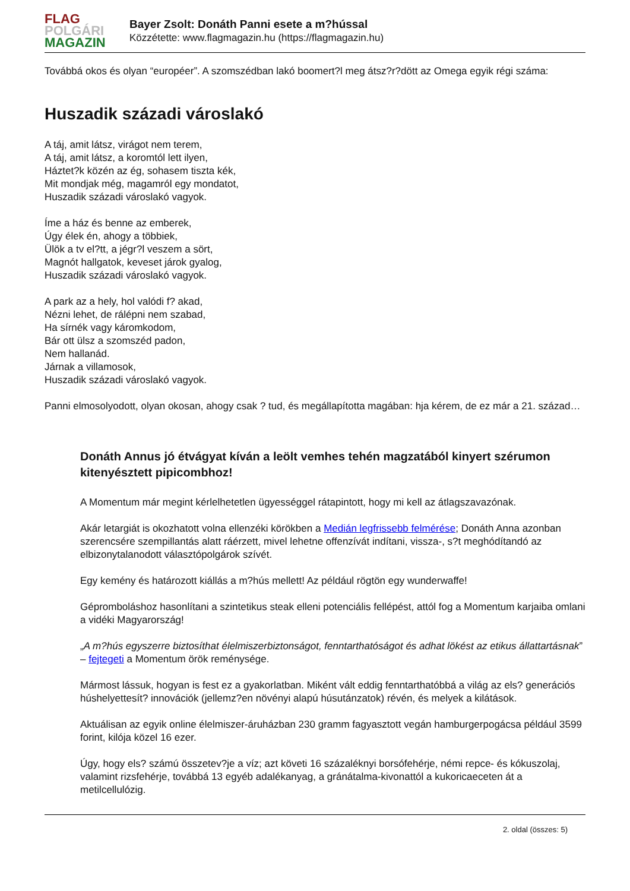FLAG
POLGÁRI
MAGAZIN
Bayer Zsolt: Donáth Panni esete a m?hússal
Közzétette: www.flagmagazin.hu (https://flagmagazin.hu)
Továbbá okos és olyan “européer”. A szomszédban lakó boomert?l meg átsz?r?dött az Omega egyik régi száma:
Huszadik századi városlakó
A táj, amit látsz, virágot nem terem,
A táj, amit látsz, a koromtól lett ilyen,
Háztet?k közén az ég, sohasem tiszta kék,
Mit mondjak még, magamról egy mondatot,
Huszadik századi városlakó vagyok.
Íme a ház és benne az emberek,
Úgy élek én, ahogy a többiek,
Ülök a tv el?tt, a jégr?l veszem a sört,
Magnót hallgatok, keveset járok gyalog,
Huszadik századi városlakó vagyok.
A park az a hely, hol valódi f? akad,
Nézni lehet, de rálépni nem szabad,
Ha sírnék vagy káromkodom,
Bár ott ülsz a szomszéd padon,
Nem hallanád.
Járnak a villamosok,
Huszadik századi városlakó vagyok.
Panni elmosolyodott, olyan okosan, ahogy csak ? tud, és megállapította magában: hja kérem, de ez már a 21. század…
Donáth Annus jó étvágyat kíván a leölt vemhes tehén magzatából kinyert szérumon kitenyésztett pipicombhoz!
A Momentum már megint kérlelhetetlen ügyességgel rátapintott, hogy mi kell az átlagszavazónak.
Akár letargiát is okozhatott volna ellenzéki körökben a Medián legfrissebb felmérése; Donáth Anna azonban szerencsére szempillantás alatt ráérzett, mivel lehetne offenzívát indítani, vissza-, s?t meghódítandó az elbizonytalanodott választópolgárok szívét.
Egy kemény és határozott kiállás a m?hús mellett! Az például rögtön egy wunderwaffe!
Gépromboláshoz hasonlítani a szintetikus steak elleni potenciális fellépést, attól fog a Momentum karjaiba omlani a vidéki Magyarország!
„A m?hús egyszerre biztosíthat élelmiszerbiztonságot, fenntarthatóságot és adhat lökést az etikus állattartásnak” – fejtegeti a Momentum örök reménysége.
Mármost lássuk, hogyan is fest ez a gyakorlatban. Miként vált eddig fenntarthatóbbá a világ az els? generációs húshelyettesít? innovációk (jellemz?en növényi alapú húsutánzatok) révén, és melyek a kilátások.
Aktuálisan az egyik online élelmiszer-áruházban 230 gramm fagyasztott vegán hamburgerpogácsa például 3599 forint, kilója közel 16 ezer.
Úgy, hogy els? számú összetev?je a víz; azt követi 16 százaléknyi borsófehérje, némi repce- és kókuszolaj, valamint rizsfehérje, továbbá 13 egyéb adalékanyag, a gránátalma-kivonattól a kukoricaeceten át a metilcellulózig.
2. oldal (összes: 5)